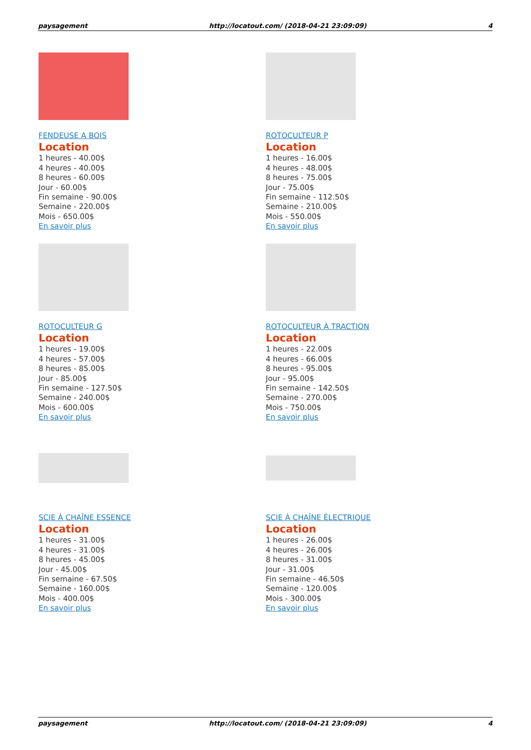paysagement http://locatout.com/ (2018-04-21 23:09:09) 4
FENDEUSE A BOIS
Location
1 heures - 40.00$
4 heures - 40.00$
8 heures - 60.00$
Jour - 60.00$
Fin semaine - 90.00$
Semaine - 220.00$
Mois - 650.00$
En savoir plus
ROTOCULTEUR P
Location
1 heures - 16.00$
4 heures - 48.00$
8 heures - 75.00$
Jour - 75.00$
Fin semaine - 112.50$
Semaine - 210.00$
Mois - 550.00$
En savoir plus
ROTOCULTEUR G
Location
1 heures - 19.00$
4 heures - 57.00$
8 heures - 85.00$
Jour - 85.00$
Fin semaine - 127.50$
Semaine - 240.00$
Mois - 600.00$
En savoir plus
ROTOCULTEUR À TRACTION
Location
1 heures - 22.00$
4 heures - 66.00$
8 heures - 95.00$
Jour - 95.00$
Fin semaine - 142.50$
Semaine - 270.00$
Mois - 750.00$
En savoir plus
SCIE À CHAÎNE ESSENCE
Location
1 heures - 31.00$
4 heures - 31.00$
8 heures - 45.00$
Jour - 45.00$
Fin semaine - 67.50$
Semaine - 160.00$
Mois - 400.00$
En savoir plus
SCIE À CHAÎNE ÉLECTRIQUE
Location
1 heures - 26.00$
4 heures - 26.00$
8 heures - 31.00$
Jour - 31.00$
Fin semaine - 46.50$
Semaine - 120.00$
Mois - 300.00$
En savoir plus
paysagement http://locatout.com/ (2018-04-21 23:09:09) 4